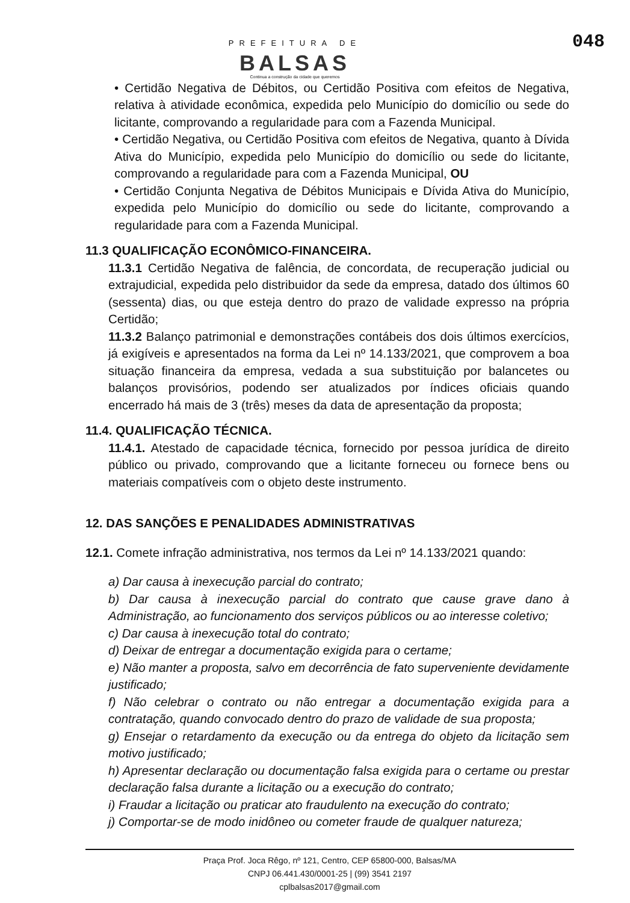PREFEITURA DE
BALSAS
Continua a construção da cidade que queremos
048
• Certidão Negativa de Débitos, ou Certidão Positiva com efeitos de Negativa, relativa à atividade econômica, expedida pelo Município do domicílio ou sede do licitante, comprovando a regularidade para com a Fazenda Municipal.
• Certidão Negativa, ou Certidão Positiva com efeitos de Negativa, quanto à Dívida Ativa do Município, expedida pelo Município do domicílio ou sede do licitante, comprovando a regularidade para com a Fazenda Municipal, OU
• Certidão Conjunta Negativa de Débitos Municipais e Dívida Ativa do Município, expedida pelo Município do domicílio ou sede do licitante, comprovando a regularidade para com a Fazenda Municipal.
11.3 QUALIFICAÇÃO ECONÔMICO-FINANCEIRA.
11.3.1 Certidão Negativa de falência, de concordata, de recuperação judicial ou extrajudicial, expedida pelo distribuidor da sede da empresa, datado dos últimos 60 (sessenta) dias, ou que esteja dentro do prazo de validade expresso na própria Certidão;
11.3.2 Balanço patrimonial e demonstrações contábeis dos dois últimos exercícios, já exigíveis e apresentados na forma da Lei nº 14.133/2021, que comprovem a boa situação financeira da empresa, vedada a sua substituição por balancetes ou balanços provisórios, podendo ser atualizados por índices oficiais quando encerrado há mais de 3 (três) meses da data de apresentação da proposta;
11.4. QUALIFICAÇÃO TÉCNICA.
11.4.1. Atestado de capacidade técnica, fornecido por pessoa jurídica de direito público ou privado, comprovando que a licitante forneceu ou fornece bens ou materiais compatíveis com o objeto deste instrumento.
12. DAS SANÇÕES E PENALIDADES ADMINISTRATIVAS
12.1. Comete infração administrativa, nos termos da Lei nº 14.133/2021 quando:
a) Dar causa à inexecução parcial do contrato;
b) Dar causa à inexecução parcial do contrato que cause grave dano à Administração, ao funcionamento dos serviços públicos ou ao interesse coletivo;
c) Dar causa à inexecução total do contrato;
d) Deixar de entregar a documentação exigida para o certame;
e) Não manter a proposta, salvo em decorrência de fato superveniente devidamente justificado;
f) Não celebrar o contrato ou não entregar a documentação exigida para a contratação, quando convocado dentro do prazo de validade de sua proposta;
g) Ensejar o retardamento da execução ou da entrega do objeto da licitação sem motivo justificado;
h) Apresentar declaração ou documentação falsa exigida para o certame ou prestar declaração falsa durante a licitação ou a execução do contrato;
i) Fraudar a licitação ou praticar ato fraudulento na execução do contrato;
j) Comportar-se de modo inidôneo ou cometer fraude de qualquer natureza;
Praça Prof. Joca Rêgo, nº 121, Centro, CEP 65800-000, Balsas/MA
CNPJ 06.441.430/0001-25 | (99) 3541 2197
cplbalsas2017@gmail.com